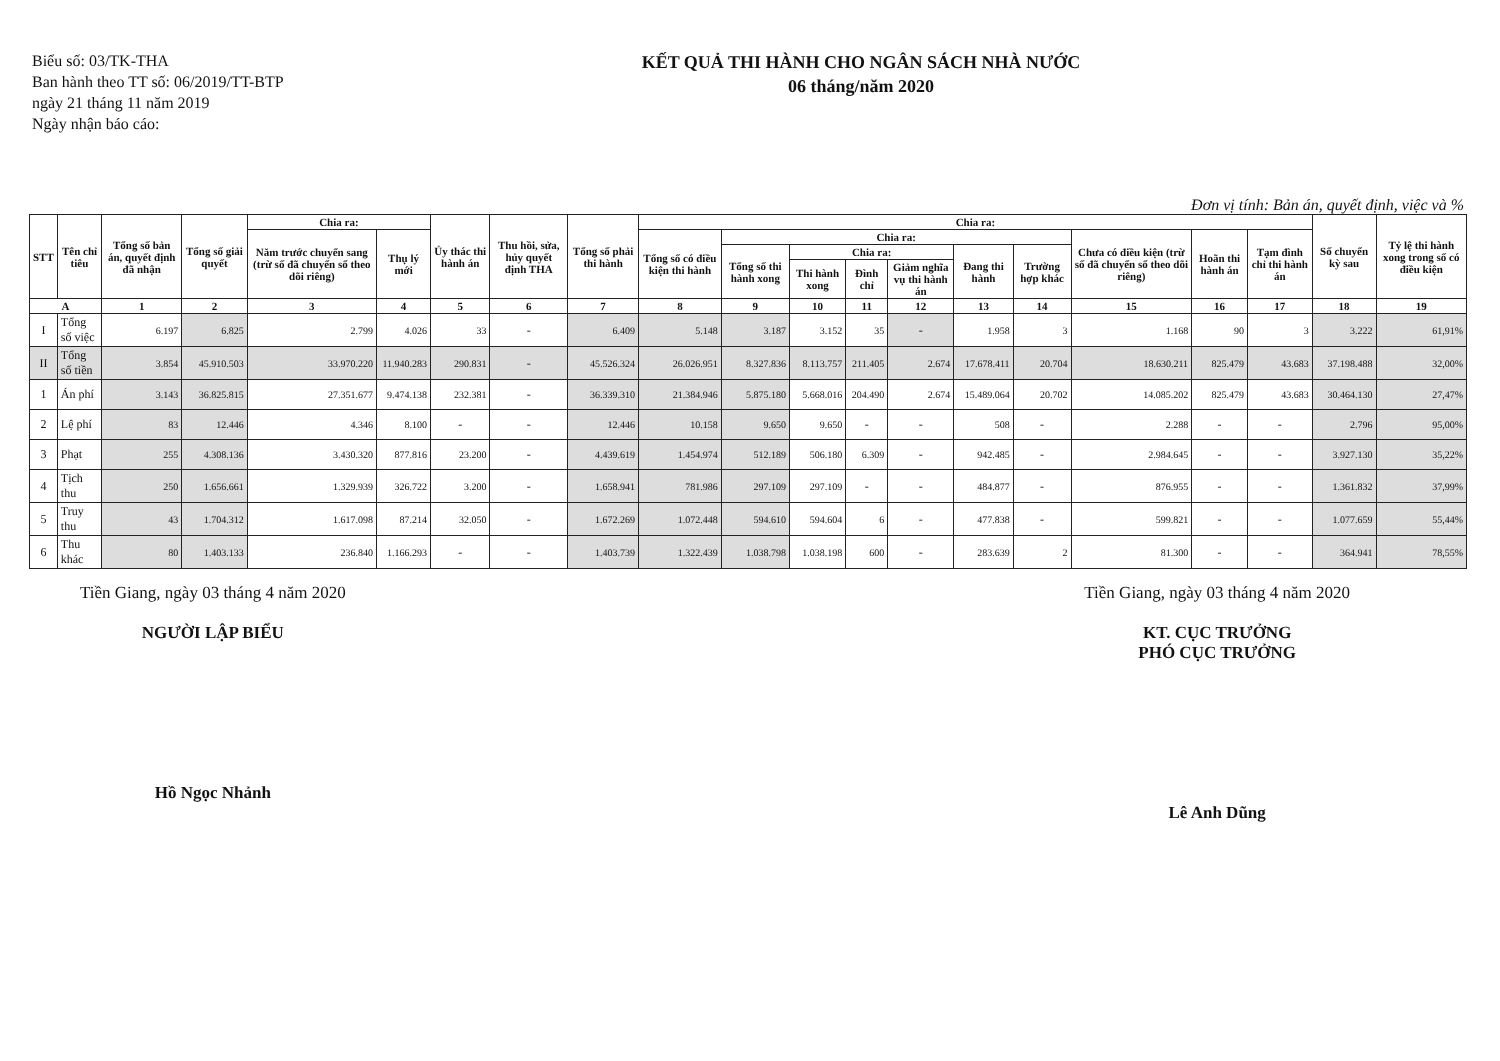Biểu số: 03/TK-THA
Ban hành theo TT số: 06/2019/TT-BTP
ngày 21 tháng 11 năm 2019
Ngày nhận báo cáo:
KẾT QUẢ THI HÀNH CHO NGÂN SÁCH NHÀ NƯỚC
06 tháng/năm 2020
Đơn vị tính: Bản án, quyết định, việc và %
| STT | Tên chỉ tiêu | Tổng số bản án, quyết định đã nhận | Tổng số giải quyết | Chia ra: | | Ủy thác thi hành án | Thu hồi, sửa, hủy quyết định THA | Tổng số phải thi hành | Chia ra: | | | | | | | | | | Số chuyển kỳ sau | Tỷ lệ thi hành xong trong số có điều kiện |
| --- | --- | --- | --- | --- | --- | --- | --- | --- | --- | --- | --- | --- | --- | --- | --- | --- | --- | --- | --- | --- |
| | | | | Năm trước chuyển sang (trừ số đã chuyển sổ theo dõi riêng) | Thụ lý mới | | | | Tổng số có điều kiện thi hành | Chia ra: | | | | | | Chưa có điều kiện (trừ số đã chuyển sổ theo dõi riêng) | Hoãn thi hành án | Tạm đình chỉ thi hành án | | |
| | | | | | | | | | | Tổng số thi hành xong | Chia ra: | | | Đang thi hành | Trường hợp khác | | | | | |
| | | | | | | | | | | | Thi hành xong | Đình chỉ | Giảm nghĩa vụ thi hành án | | | | | | | |
| A | | 1 | 2 | 3 | 4 | 5 | 6 | 7 | 8 | 9 | 10 | 11 | 12 | 13 | 14 | 15 | 16 | 17 | 18 | 19 |
| I | Tổng số việc | 6.197 | 6.825 | 2.799 | 4.026 | 33 | - | 6.409 | 5.148 | 3.187 | 3.152 | 35 | - | 1.958 | 3 | 1.168 | 90 | 3 | 3.222 | 61,91% |
| II | Tổng số tiền | 3.854 | 45.910.503 | 33.970.220 | 11.940.283 | 290.831 | - | 45.526.324 | 26.026.951 | 8.327.836 | 8.113.757 | 211.405 | 2.674 | 17.678.411 | 20.704 | 18.630.211 | 825.479 | 43.683 | 37.198.488 | 32,00% |
| 1 | Án phí | 3.143 | 36.825.815 | 27.351.677 | 9.474.138 | 232.381 | - | 36.339.310 | 21.384.946 | 5.875.180 | 5.668.016 | 204.490 | 2.674 | 15.489.064 | 20.702 | 14.085.202 | 825.479 | 43.683 | 30.464.130 | 27,47% |
| 2 | Lệ phí | 83 | 12.446 | 4.346 | 8.100 | - | - | 12.446 | 10.158 | 9.650 | 9.650 | - | - | 508 | - | 2.288 | - | - | 2.796 | 95,00% |
| 3 | Phạt | 255 | 4.308.136 | 3.430.320 | 877.816 | 23.200 | - | 4.439.619 | 1.454.974 | 512.189 | 506.180 | 6.309 | - | 942.485 | - | 2.984.645 | - | - | 3.927.130 | 35,22% |
| 4 | Tịch thu | 250 | 1.656.661 | 1.329.939 | 326.722 | 3.200 | - | 1.658.941 | 781.986 | 297.109 | 297.109 | - | - | 484.877 | - | 876.955 | - | - | 1.361.832 | 37,99% |
| 5 | Truy thu | 43 | 1.704.312 | 1.617.098 | 87.214 | 32.050 | - | 1.672.269 | 1.072.448 | 594.610 | 594.604 | 6 | - | 477.838 | - | 599.821 | - | - | 1.077.659 | 55,44% |
| 6 | Thu khác | 80 | 1.403.133 | 236.840 | 1.166.293 | - | - | 1.403.739 | 1.322.439 | 1.038.798 | 1.038.198 | 600 | - | 283.639 | 2 | 81.300 | - | - | 364.941 | 78,55% |
Tiền Giang, ngày 03 tháng 4 năm 2020
NGƯỜI LẬP BIỂU
Hồ Ngọc Nhảnh
Tiền Giang, ngày 03 tháng 4 năm 2020
KT. CỤC TRƯỞNG
PHÓ CỤC TRƯỞNG
Lê Anh Dũng